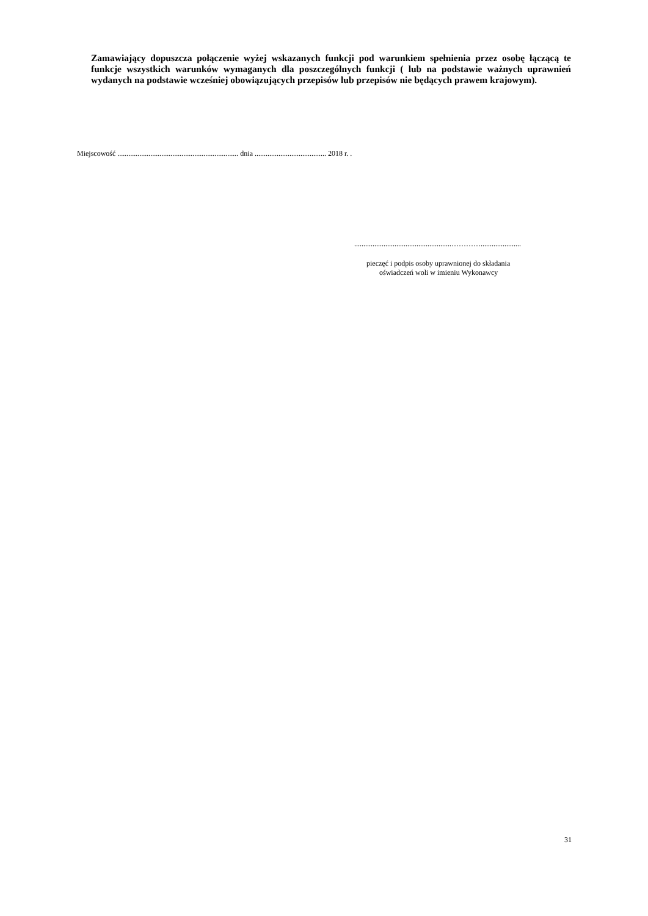Zamawiający dopuszcza połączenie wyżej wskazanych funkcji pod warunkiem spełnienia przez osobę łączącą te funkcje wszystkich warunków wymaganych dla poszczególnych funkcji ( lub na podstawie ważnych uprawnień wydanych na podstawie wcześniej obowiązujących przepisów lub przepisów nie będących prawem krajowym).
Miejscowość .................................................................. dnia ....................................... 2018 r. .
.....................................................…………......................
pieczęć i podpis osoby uprawnionej do składania
oświadczeń woli w imieniu Wykonawcy
31